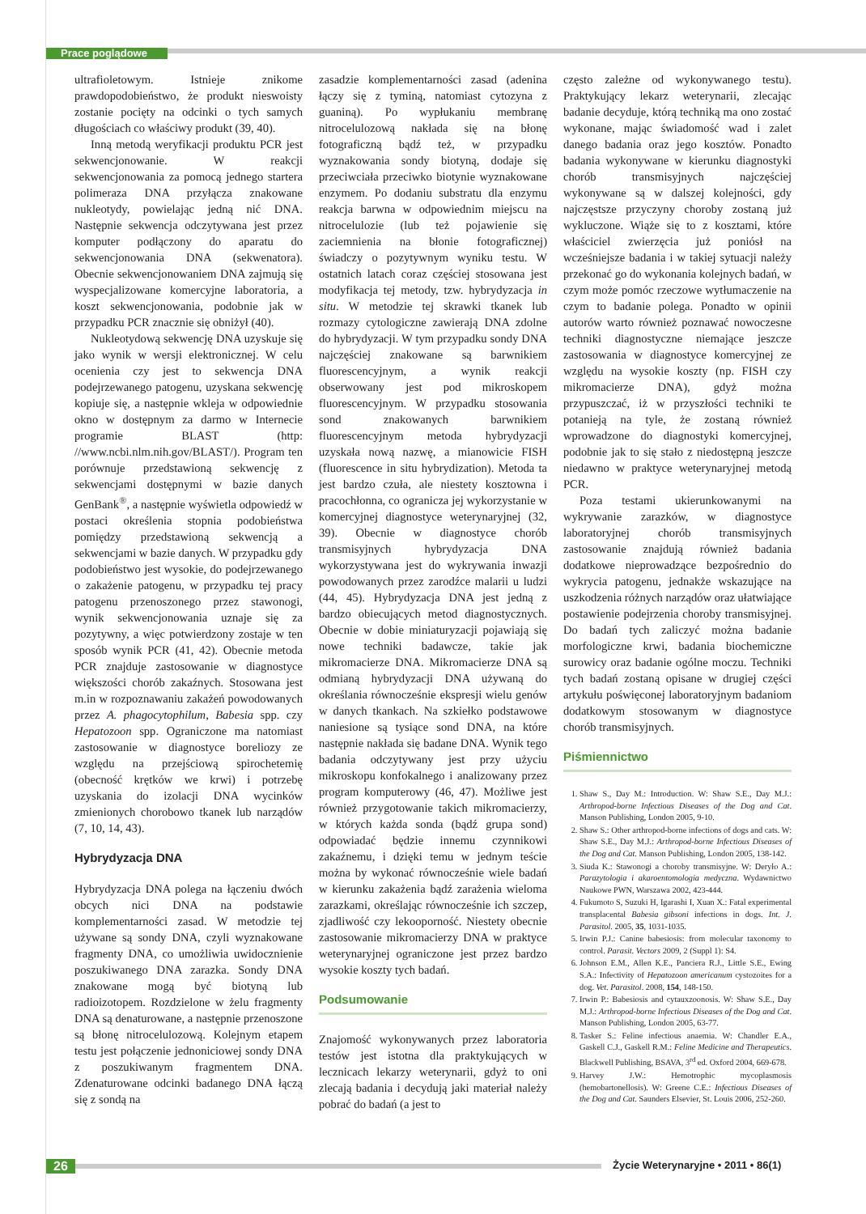Prace poglądowe
ultrafioletowym. Istnieje znikome prawdopodobieństwo, że produkt nieswoisty zostanie pocięty na odcinki o tych samych długościach co właściwy produkt (39, 40).
Inną metodą weryfikacji produktu PCR jest sekwencjonowanie. W reakcji sekwencjonowania za pomocą jednego startera polimeraza DNA przyłącza znakowane nukleotydy, powielając jedną nić DNA. Następnie sekwencja odczytywana jest przez komputer podłączony do aparatu do sekwencjonowania DNA (sekwenatora). Obecnie sekwencjonowaniem DNA zajmują się wyspecjalizowane komercyjne laboratoria, a koszt sekwencjonowania, podobnie jak w przypadku PCR znacznie się obniżył (40).
Nukleotydową sekwencję DNA uzyskuje się jako wynik w wersji elektronicznej. W celu ocenienia czy jest to sekwencja DNA podejrzewanego patogenu, uzyskana sekwencję kopiuje się, a następnie wkleja w odpowiednie okno w dostępnym za darmo w Internecie programie BLAST (http: //www.ncbi.nlm.nih.gov/BLAST/). Program ten porównuje przedstawioną sekwencję z sekwencjami dostępnymi w bazie danych GenBank<sup>®</sup>, a następnie wyświetla odpowiedź w postaci określenia stopnia podobieństwa pomiędzy przedstawioną sekwencją a sekwencjami w bazie danych. W przypadku gdy podobieństwo jest wysokie, do podejrzewanego o zakażenie patogenu, w przypadku tej pracy patogenu przenoszonego przez stawonogi, wynik sekwencjonowania uznaje się za pozytywny, a więc potwierdzony zostaje w ten sposób wynik PCR (41, 42). Obecnie metoda PCR znajduje zastosowanie w diagnostyce większości chorób zakaźnych. Stosowana jest m.in w rozpoznawaniu zakażeń powodowanych przez A. phagocytophilum, Babesia spp. czy Hepatozoon spp. Ograniczone ma natomiast zastosowanie w diagnostyce boreliozy ze względu na przejściową spirochetemię (obecność krętków we krwi) i potrzebę uzyskania do izolacji DNA wycinków zmienionych chorobowo tkanek lub narządów (7, 10, 14, 43).
Hybrydyzacja DNA
Hybrydyzacja DNA polega na łączeniu dwóch obcych nici DNA na podstawie komplementarności zasad. W metodzie tej używane są sondy DNA, czyli wyznakowane fragmenty DNA, co umożliwia uwidocznienie poszukiwanego DNA zarazka. Sondy DNA znakowane mogą być biotyną lub radioizotopem. Rozdzielone w żelu fragmenty DNA są denaturowane, a następnie przenoszone są błonę nitrocelulozową. Kolejnym etapem testu jest połączenie jednoniciowej sondy DNA z poszukiwanym fragmentem DNA. Zdenaturowane odcinki badanego DNA łączą się z sondą na
zasadzie komplementarności zasad (adenina łączy się z tyminą, natomiast cytozyna z guaniną). Po wypłukaniu membranę nitrocelulozową nakłada się na błonę fotograficzną bądź też, w przypadku wyznakowania sondy biotyną, dodaje się przeciwciała przeciwko biotynie wyznakowane enzymem. Po dodaniu substratu dla enzymu reakcja barwna w odpowiednim miejscu na nitrocelulozie (lub też pojawienie się zaciemnienia na błonie fotograficznej) świadczy o pozytywnym wyniku testu. W ostatnich latach coraz częściej stosowana jest modyfikacja tej metody, tzw. hybrydyzacja in situ. W metodzie tej skrawki tkanek lub rozmazy cytologiczne zawierają DNA zdolne do hybrydyzacji. W tym przypadku sondy DNA najczęściej znakowane są barwnikiem fluorescencyjnym, a wynik reakcji obserwowany jest pod mikroskopem fluorescencyjnym. W przypadku stosowania sond znakowanych barwnikiem fluorescencyjnym metoda hybrydyzacji uzyskała nową nazwę, a mianowicie FISH (fluorescence in situ hybrydization). Metoda ta jest bardzo czuła, ale niestety kosztowna i pracochłonna, co ogranicza jej wykorzystanie w komercyjnej diagnostyce weterynaryjnej (32, 39). Obecnie w diagnostyce chorób transmisyjnych hybrydyzacja DNA wykorzystywana jest do wykrywania inwazji powodowanych przez zarodźce malarii u ludzi (44, 45). Hybrydyzacja DNA jest jedną z bardzo obiecujących metod diagnostycznych. Obecnie w dobie miniaturyzacji pojawiają się nowe techniki badawcze, takie jak mikromacierze DNA. Mikromacierze DNA są odmianą hybrydyzacji DNA używaną do określania równocześnie ekspresji wielu genów w danych tkankach. Na szkiełko podstawowe naniesione są tysiące sond DNA, na które następnie nakłada się badane DNA. Wynik tego badania odczytywany jest przy użyciu mikroskopu konfokalnego i analizowany przez program komputerowy (46, 47). Możliwe jest również przygotowanie takich mikromacierzy, w których każda sonda (bądź grupa sond) odpowiadać będzie innemu czynnikowi zakaźnemu, i dzięki temu w jednym teście można by wykonać równocześnie wiele badań w kierunku zakażenia bądź zarażenia wieloma zarazkami, określając równocześnie ich szczep, zjadliwość czy lekooporność. Niestety obecnie zastosowanie mikromacierzy DNA w praktyce weterynaryjnej ograniczone jest przez bardzo wysokie koszty tych badań.
Podsumowanie
Znajomość wykonywanych przez laboratoria testów jest istotna dla praktykujących w lecznicach lekarzy weterynarii, gdyż to oni zlecają badania i decydują jaki materiał należy pobrać do badań (a jest to
często zależne od wykonywanego testu). Praktykujący lekarz weterynarii, zlecając badanie decyduje, którą techniką ma ono zostać wykonane, mając świadomość wad i zalet danego badania oraz jego kosztów. Ponadto badania wykonywane w kierunku diagnostyki chorób transmisyjnych najczęściej wykonywane są w dalszej kolejności, gdy najczęstsze przyczyny choroby zostaną już wykluczone. Wiąże się to z kosztami, które właściciel zwierzęcia już poniósł na wcześniejsze badania i w takiej sytuacji należy przekonać go do wykonania kolejnych badań, w czym może pomóc rzeczowe wytłumaczenie na czym to badanie polega. Ponadto w opinii autorów warto również poznawać nowoczesne techniki diagnostyczne niemające jeszcze zastosowania w diagnostyce komercyjnej ze względu na wysokie koszty (np. FISH czy mikromacierze DNA), gdyż można przypuszczać, iż w przyszłości techniki te potanieją na tyle, że zostaną również wprowadzone do diagnostyki komercyjnej, podobnie jak to się stało z niedostępną jeszcze niedawno w praktyce weterynaryjnej metodą PCR.
Poza testami ukierunkowanymi na wykrywanie zarazków, w diagnostyce laboratoryjnej chorób transmisyjnych zastosowanie znajdują również badania dodatkowe nieprowadzące bezpośrednio do wykrycia patogenu, jednakże wskazujące na uszkodzenia różnych narządów oraz ułatwiające postawienie podejrzenia choroby transmisyjnej. Do badań tych zaliczyć można badanie morfologiczne krwi, badania biochemiczne surowicy oraz badanie ogólne moczu. Techniki tych badań zostaną opisane w drugiej części artykułu poświęconej laboratoryjnym badaniom dodatkowym stosowanym w diagnostyce chorób transmisyjnych.
Piśmiennictwo
1. Shaw S., Day M.: Introduction. W: Shaw S.E., Day M.J.: Arthropod-borne Infectious Diseases of the Dog and Cat. Manson Publishing, London 2005, 9-10.
2. Shaw S.: Other arthropod-borne infections of dogs and cats. W: Shaw S.E., Day M.J.: Arthropod-borne Infectious Diseases of the Dog and Cat. Manson Publishing, London 2005, 138-142.
3. Siuda K.: Stawonogi a choroby transmisyjne. W: Deryło A.: Parazytologia i akaroentomologia medyczna. Wydawnictwo Naukowe PWN, Warszawa 2002, 423-444.
4. Fukumoto S, Suzuki H, Igarashi I, Xuan X.: Fatal experimental transplacental Babesia gibsoni infections in dogs. Int. J. Parasitol. 2005, 35, 1031-1035.
5. Irwin P.J.: Canine babesiosis: from molecular taxonomy to control. Parasit. Vectors 2009, 2 (Suppl 1): S4.
6. Johnson E.M., Allen K.E., Panciera R.J., Little S.E., Ewing S.A.: Infectivity of Hepatozoon americanum cystozoites for a dog. Vet. Parasitol. 2008, 154, 148-150.
7. Irwin P.: Babesiosis and cytauxzoonosis. W: Shaw S.E., Day M.J.: Arthropod-borne Infectious Diseases of the Dog and Cat. Manson Publishing, London 2005, 63-77.
8. Tasker S.: Feline infectious anaemia. W: Chandler E.A., Gaskell C.J., Gaskell R.M.: Feline Medicine and Therapeutics. Blackwell Publishing, BSAVA, 3<sup>rd</sup> ed. Oxford 2004, 669-678.
9. Harvey J.W.: Hemotrophic mycoplasmosis (hemobartonellosis). W: Greene C.E.: Infectious Diseases of the Dog and Cat. Saunders Elsevier, St. Louis 2006, 252-260.
26
Życie Weterynaryjne • 2011 • 86(1)